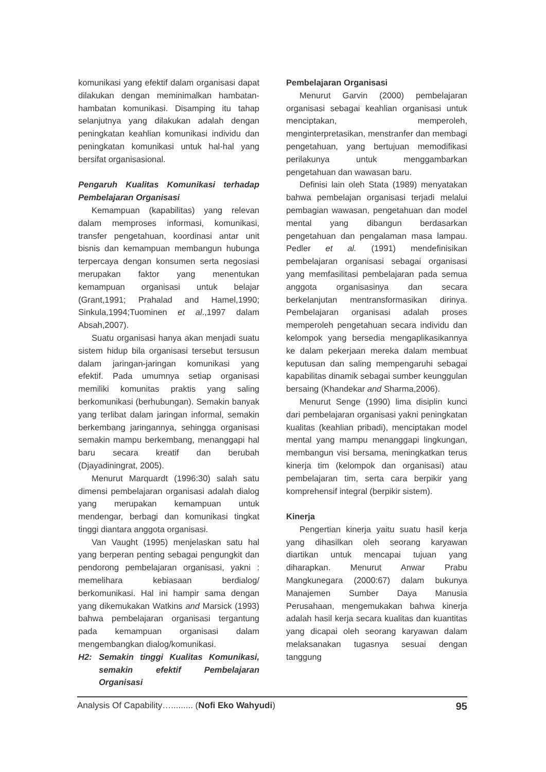komunikasi yang efektif dalam organisasi dapat dilakukan dengan meminimalkan hambatan-hambatan komunikasi. Disamping itu tahap selanjutnya yang dilakukan adalah dengan peningkatan keahlian komunikasi individu dan peningkatan komunikasi untuk hal-hal yang bersifat organisasional.
Pengaruh Kualitas Komunikasi terhadap Pembelajaran Organisasi
Kemampuan (kapabilitas) yang relevan dalam memproses informasi, komunikasi, transfer pengetahuan, koordinasi antar unit bisnis dan kemampuan membangun hubunga terpercaya dengan konsumen serta negosiasi merupakan faktor yang menentukan kemampuan organisasi untuk belajar (Grant,1991; Prahalad and Hamel,1990; Sinkula,1994;Tuominen et al.,1997 dalam Absah,2007).
Suatu organisasi hanya akan menjadi suatu sistem hidup bila organisasi tersebut tersusun dalam jaringan-jaringan komunikasi yang efektif. Pada umumnya setiap organisasi memiliki komunitas praktis yang saling berkomunikasi (berhubungan). Semakin banyak yang terlibat dalam jaringan informal, semakin berkembang jaringannya, sehingga organisasi semakin mampu berkembang, menanggapi hal baru secara kreatif dan berubah (Djayadiningrat, 2005).
Menurut Marquardt (1996:30) salah satu dimensi pembelajaran organisasi adalah dialog yang merupakan kemampuan untuk mendengar, berbagi dan komunikasi tingkat tinggi diantara anggota organisasi.
Van Vaught (1995) menjelaskan satu hal yang berperan penting sebagai pengungkit dan pendorong pembelajaran organisasi, yakni : memelihara kebiasaan berdialog/ berkomunikasi. Hal ini hampir sama dengan yang dikemukakan Watkins and Marsick (1993) bahwa pembelajaran organisasi tergantung pada kemampuan organisasi dalam mengembangkan dialog/komunikasi.
H2: Semakin tinggi Kualitas Komunikasi, semakin efektif Pembelajaran Organisasi
Pembelajaran Organisasi
Menurut Garvin (2000) pembelajaran organisasi sebagai keahlian organisasi untuk menciptakan, memperoleh, menginterpretasikan, menstranfer dan membagi pengetahuan, yang bertujuan memodifikasi perilakunya untuk menggambarkan pengetahuan dan wawasan baru.
Definisi lain oleh Stata (1989) menyatakan bahwa pembelajan organisasi terjadi melalui pembagian wawasan, pengetahuan dan model mental yang dibangun berdasarkan pengetahuan dan pengalaman masa lampau. Pedler et al. (1991) mendefinisikan pembelajaran organisasi sebagai organisasi yang memfasilitasi pembelajaran pada semua anggota organisasinya dan secara berkelanjutan mentransformasikan dirinya. Pembelajaran organisasi adalah proses memperoleh pengetahuan secara individu dan kelompok yang bersedia mengaplikasikannya ke dalam pekerjaan mereka dalam membuat keputusan dan saling mempengaruhi sebagai kapabilitas dinamik sebagai sumber keunggulan bersaing (Khandekar and Sharma,2006).
Menurut Senge (1990) lima disiplin kunci dari pembelajaran organisasi yakni peningkatan kualitas (keahlian pribadi), menciptakan model mental yang mampu menanggapi lingkungan, membangun visi bersama, meningkatkan terus kinerja tim (kelompok dan organisasi) atau pembelajaran tim, serta cara berpikir yang komprehensif integral (berpikir sistem).
Kinerja
Pengertian kinerja yaitu suatu hasil kerja yang dihasilkan oleh seorang karyawan diartikan untuk mencapai tujuan yang diharapkan. Menurut Anwar Prabu Mangkunegara (2000:67) dalam bukunya Manajemen Sumber Daya Manusia Perusahaan, mengemukakan bahwa kinerja adalah hasil kerja secara kualitas dan kuantitas yang dicapai oleh seorang karyawan dalam melaksanakan tugasnya sesuai dengan tanggung
Analysis Of Capability…......... (Nofi Eko Wahyudi) 95